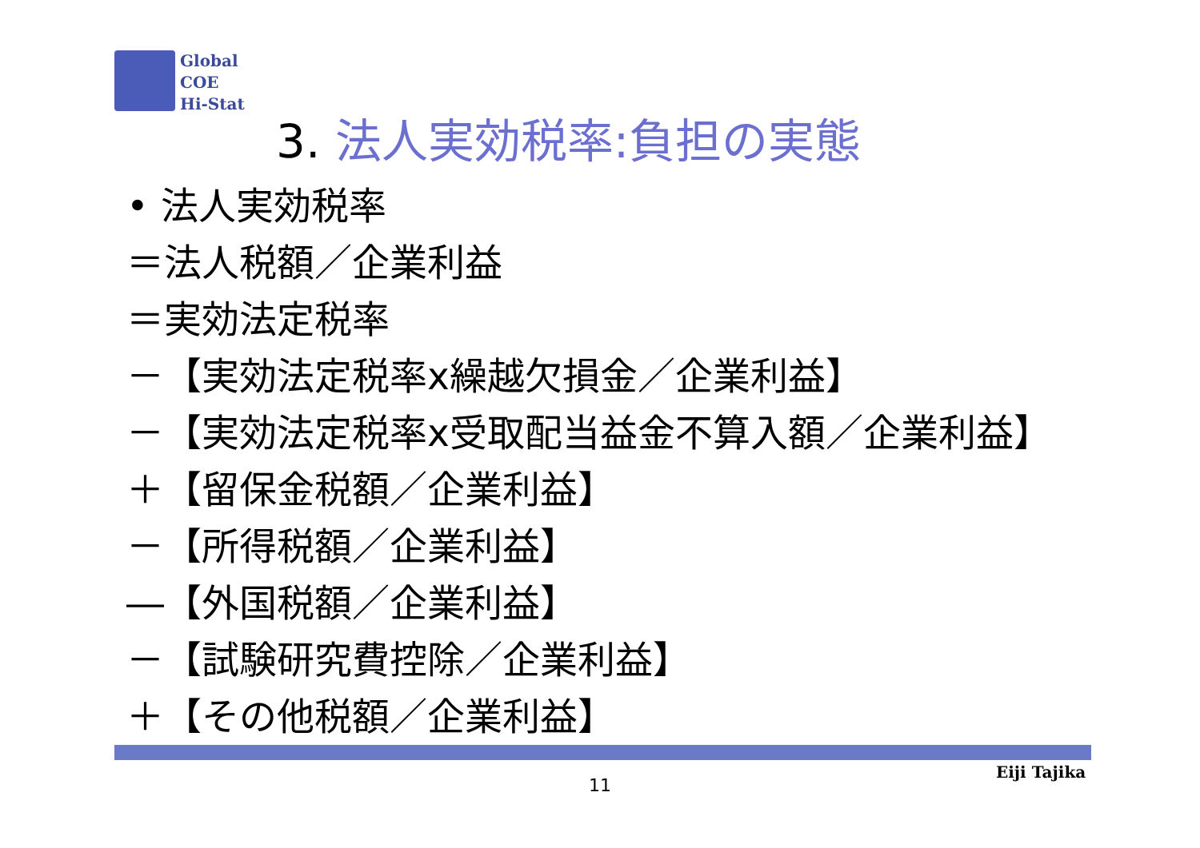Global
COE
Hi-Stat
3. 法人実効税率:負担の実態
• 法人実効税率
＝法人税額／企業利益
＝実効法定税率
－【実効法定税率x繰越欠損金／企業利益】
－【実効法定税率x受取配当益金不算入額／企業利益】
＋【留保金税額／企業利益】
－【所得税額／企業利益】
―【外国税額／企業利益】
－【試験研究費控除／企業利益】
＋【その他税額／企業利益】
11
Eiji Tajika